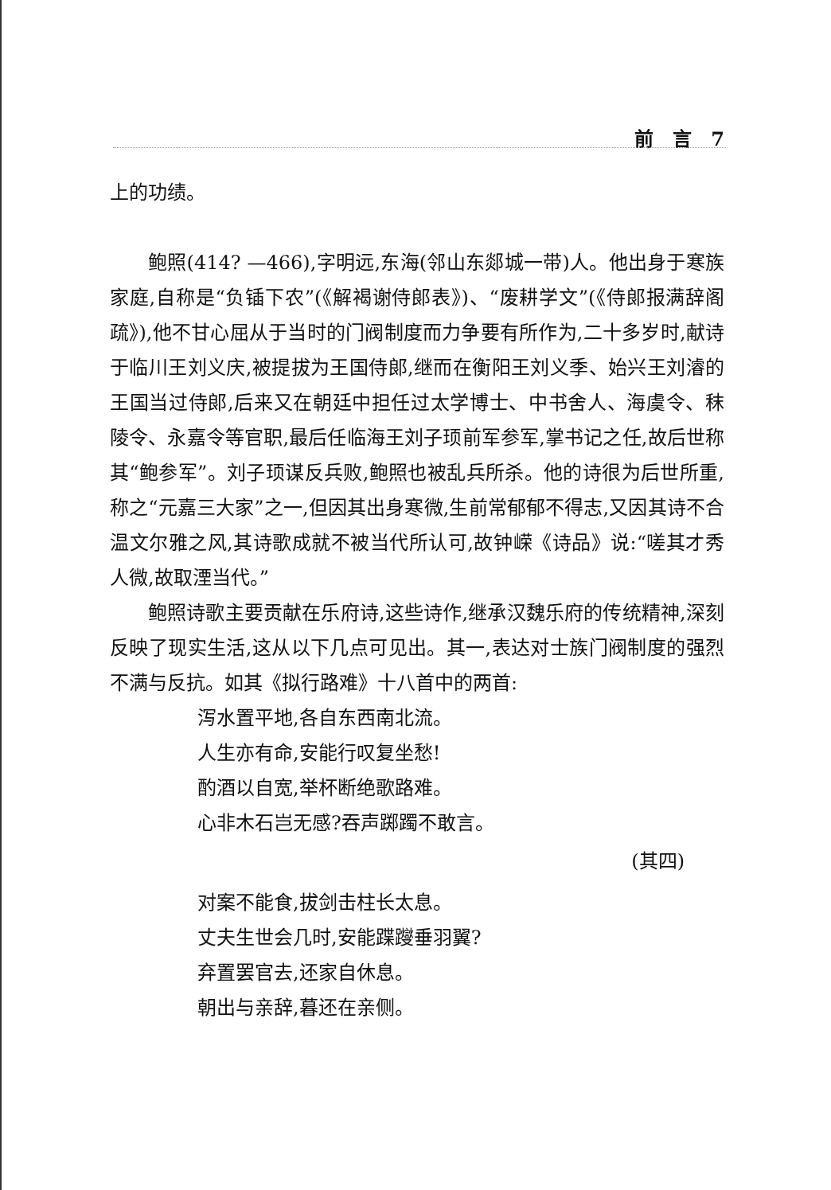前　言　7
上的功绩。
鲍照(414? —466),字明远,东海(邻山东郯城一带)人。他出身于寒族家庭,自称是“负锸下农”(《解褐谢侍郎表》)、“废耕学文”(《侍郎报满辞阁疏》),他不甘心屈从于当时的门阀制度而力争要有所作为,二十多岁时,献诗于临川王刘义庆,被提拔为王国侍郎,继而在衡阳王刘义季、始兴王刘濬的王国当过侍郎,后来又在朝廷中担任过太学博士、中书舍人、海虞令、秣陵令、永嘉令等官职,最后任临海王刘子顼前军参军,掌书记之任,故后世称其“鲍参军”。刘子顼谋反兵败,鲍照也被乱兵所杀。他的诗很为后世所重,称之“元嘉三大家”之一,但因其出身寒微,生前常郁郁不得志,又因其诗不合温文尔雅之风,其诗歌成就不被当代所认可,故钟嵘《诗品》说:“嗟其才秀人微,故取湮当代。”
鲍照诗歌主要贡献在乐府诗,这些诗作,继承汉魏乐府的传统精神,深刻反映了现实生活,这从以下几点可见出。其一,表达对士族门阀制度的强烈不满与反抗。如其《拟行路难》十八首中的两首:
泻水置平地,各自东西南北流。
人生亦有命,安能行叹复坐愁!
酌酒以自宽,举杯断绝歌路难。
心非木石岂无感?吞声踯躅不敢言。
(其四)
对案不能食,拔剑击柱长太息。
丈夫生世会几时,安能蹀躞垂羽翼?
弃置罢官去,还家自休息。
朝出与亲辞,暮还在亲侧。